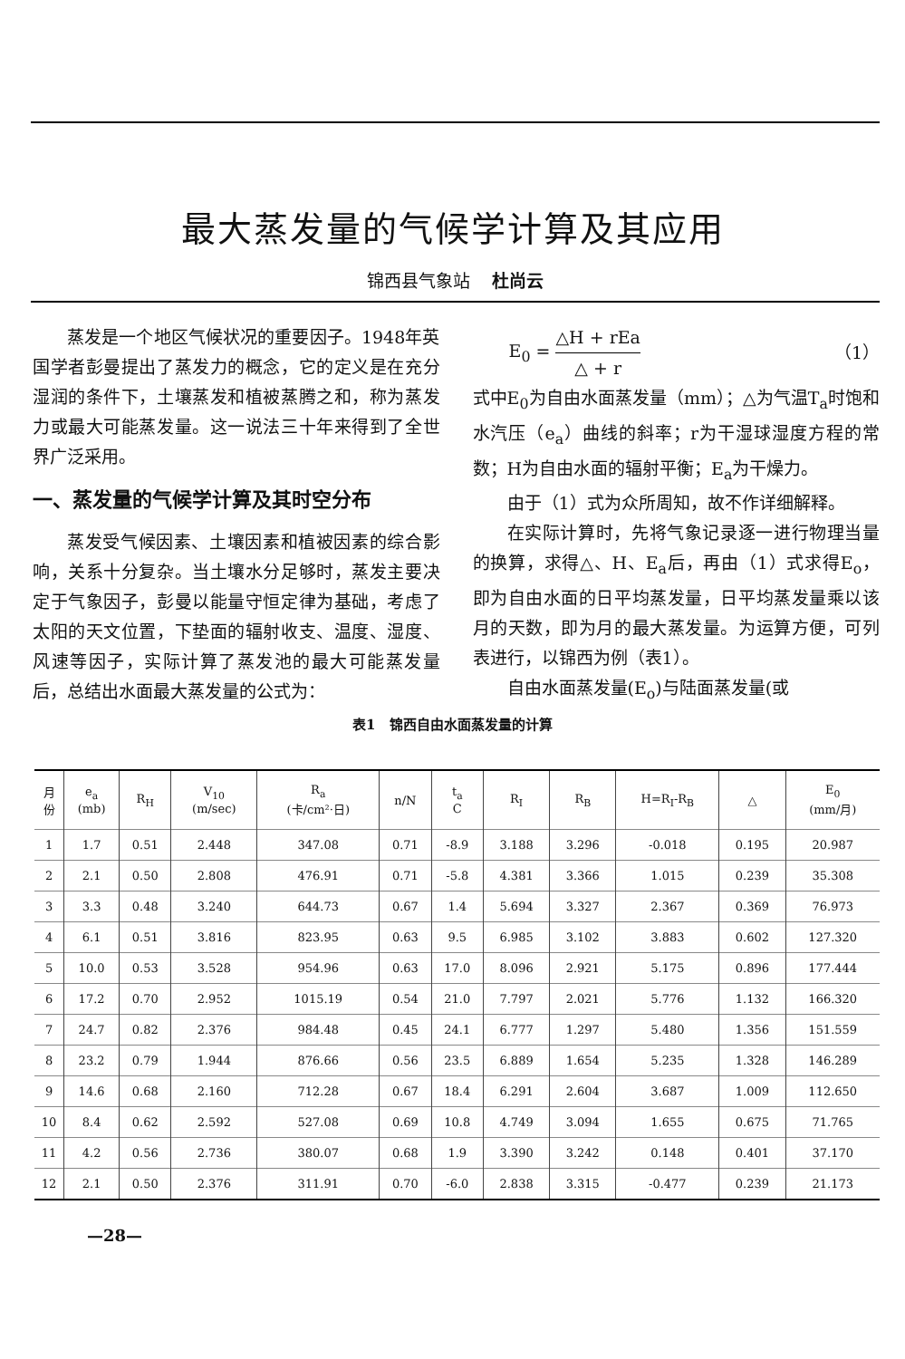最大蒸发量的气候学计算及其应用
锦西县气象站 杜尚云
蒸发是一个地区气候状况的重要因子。1948年英国学者彭曼提出了蒸发力的概念，它的定义是在充分湿润的条件下，土壤蒸发和植被蒸腾之和，称为蒸发力或最大可能蒸发量。这一说法三十年来得到了全世界广泛采用。
一、蒸发量的气候学计算及其时空分布
蒸发受气候因素、土壤因素和植被因素的综合影响，关系十分复杂。当土壤水分足够时，蒸发主要决定于气象因子，彭曼以能量守恒定律为基础，考虑了太阳的天文位置，下垫面的辐射收支、温度、湿度、风速等因子，实际计算了蒸发池的最大可能蒸发量后，总结出水面最大蒸发量的公式为：
E<sub>0</sub> = △H + rEa △ + r （1）
式中E<sub>0</sub>为自由水面蒸发量（mm）；△为气温T<sub>a</sub>时饱和水汽压（e<sub>a</sub>）曲线的斜率；r为干湿球湿度方程的常数；H为自由水面的辐射平衡；E<sub>a</sub>为干燥力。
由于（1）式为众所周知，故不作详细解释。
在实际计算时，先将气象记录逐一进行物理当量的换算，求得△、H、E<sub>a</sub>后，再由（1）式求得E<sub>o</sub>，即为自由水面的日平均蒸发量，日平均蒸发量乘以该月的天数，即为月的最大蒸发量。为运算方便，可列表进行，以锦西为例（表1）。
自由水面蒸发量(E<sub>o</sub>)与陆面蒸发量(或
表1 锦西自由水面蒸发量的计算
| 月 份 | e<sub>a</sub> (mb) | R<sub>H</sub> | V<sub>10</sub> (m/sec) | R<sub>a</sub> (卡/cm²·日) | n/N | t<sub>a</sub> C | R<sub>I</sub> | R<sub>B</sub> | H=R<sub>I</sub>-R<sub>B</sub> | △ | E<sub>0</sub> (mm/月) |
| --- | --- | --- | --- | --- | --- | --- | --- | --- | --- | --- | --- |
| 1 | 1.7 | 0.51 | 2.448 | 347.08 | 0.71 | -8.9 | 3.188 | 3.296 | -0.018 | 0.195 | 20.987 |
| 2 | 2.1 | 0.50 | 2.808 | 476.91 | 0.71 | -5.8 | 4.381 | 3.366 | 1.015 | 0.239 | 35.308 |
| 3 | 3.3 | 0.48 | 3.240 | 644.73 | 0.67 | 1.4 | 5.694 | 3.327 | 2.367 | 0.369 | 76.973 |
| 4 | 6.1 | 0.51 | 3.816 | 823.95 | 0.63 | 9.5 | 6.985 | 3.102 | 3.883 | 0.602 | 127.320 |
| 5 | 10.0 | 0.53 | 3.528 | 954.96 | 0.63 | 17.0 | 8.096 | 2.921 | 5.175 | 0.896 | 177.444 |
| 6 | 17.2 | 0.70 | 2.952 | 1015.19 | 0.54 | 21.0 | 7.797 | 2.021 | 5.776 | 1.132 | 166.320 |
| 7 | 24.7 | 0.82 | 2.376 | 984.48 | 0.45 | 24.1 | 6.777 | 1.297 | 5.480 | 1.356 | 151.559 |
| 8 | 23.2 | 0.79 | 1.944 | 876.66 | 0.56 | 23.5 | 6.889 | 1.654 | 5.235 | 1.328 | 146.289 |
| 9 | 14.6 | 0.68 | 2.160 | 712.28 | 0.67 | 18.4 | 6.291 | 2.604 | 3.687 | 1.009 | 112.650 |
| 10 | 8.4 | 0.62 | 2.592 | 527.08 | 0.69 | 10.8 | 4.749 | 3.094 | 1.655 | 0.675 | 71.765 |
| 11 | 4.2 | 0.56 | 2.736 | 380.07 | 0.68 | 1.9 | 3.390 | 3.242 | 0.148 | 0.401 | 37.170 |
| 12 | 2.1 | 0.50 | 2.376 | 311.91 | 0.70 | -6.0 | 2.838 | 3.315 | -0.477 | 0.239 | 21.173 |
—28—